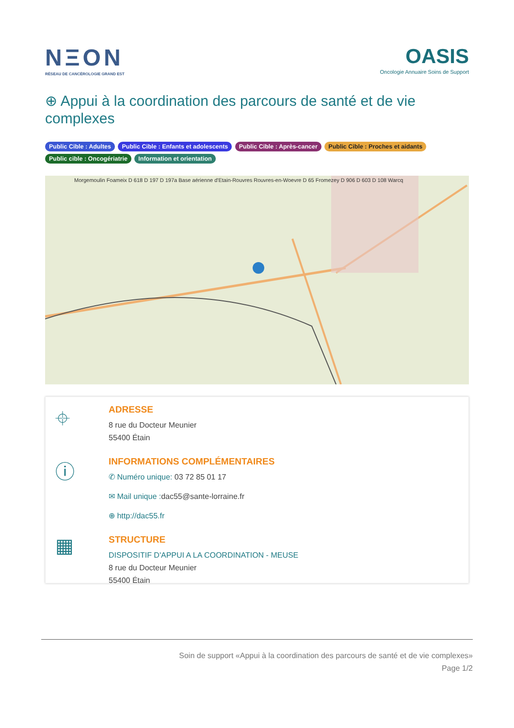NΞON
RÉSEAU DE CANCÉROLOGIE GRAND EST
OASIS
Oncologie Annuaire Soins de Support
⊕ Appui à la coordination des parcours de santé et de vie complexes
Public Cible : Adultes Public Cible : Enfants et adolescents Public Cible : Après-cancer Public Cible : Proches et aidants Public cible : Oncogériatrie Information et orientation
Morgemoulin Foameix D 618 D 197 D 197a Base aérienne d'Etain-Rouvres Rouvres-en-Woevre D 65 Fromezey D 906 D 603 D 108 Warcq
⌖
ADRESSE
8 rue du Docteur Meunier
55400 Étain
ⓘ
INFORMATIONS COMPLÉMENTAIRES
✆ Numéro unique: 03 72 85 01 17
✉ Mail unique : dac55@sante-lorraine.fr
⊕ http://dac55.fr
▦
STRUCTURE
DISPOSITIF D'APPUI A LA COORDINATION - MEUSE
8 rue du Docteur Meunier
55400 Étain
Soin de support «Appui à la coordination des parcours de santé et de vie complexes»
Page 1/2